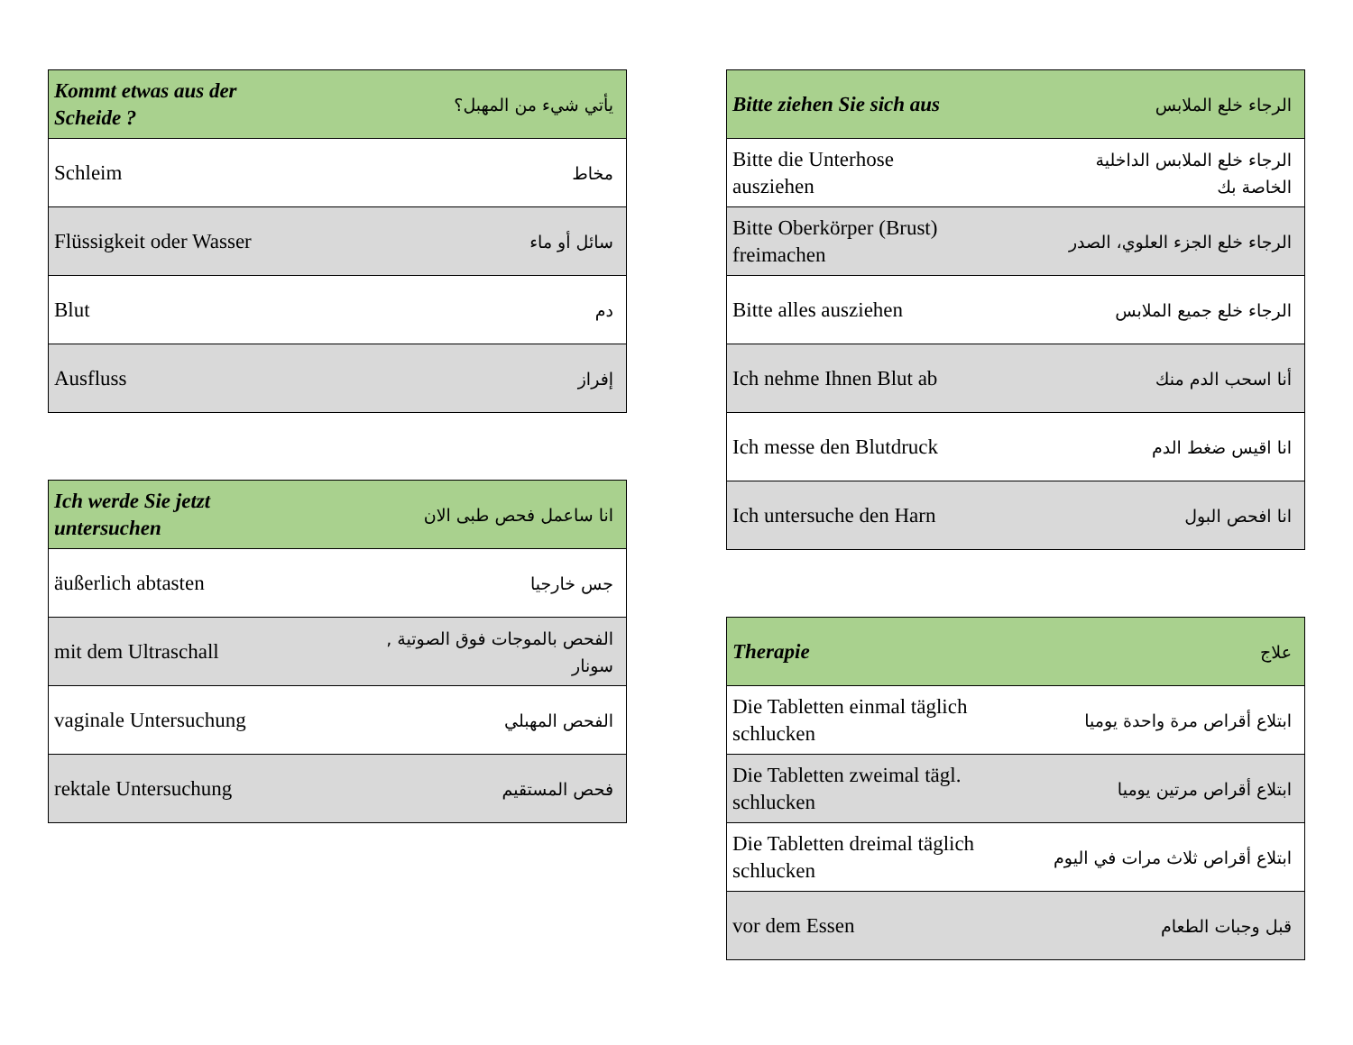| Kommt etwas aus der Scheide ? | يأتي شيء من المهبل؟ |
| Schleim | مخاط |
| Flüssigkeit oder Wasser | سائل أو ماء |
| Blut | دم |
| Ausfluss | إفراز |
| Ich werde Sie jetzt untersuchen | انا ساعمل فحص طبى الان |
| äußerlich abtasten | جس خارجيا |
| mit dem Ultraschall | الفحص بالموجات فوق الصوتية , سونار |
| vaginale Untersuchung | الفحص المهبلي |
| rektale Untersuchung | فحص المستقيم |
| Bitte ziehen Sie sich aus | الرجاء خلع الملابس |
| Bitte die Unterhose ausziehen | الرجاء خلع الملابس الداخلية الخاصة بك |
| Bitte Oberkörper (Brust) freimachen | الرجاء خلع الجزء العلوي، الصدر |
| Bitte alles ausziehen | الرجاء خلع جميع الملابس |
| Ich nehme Ihnen Blut ab | أنا اسحب الدم منك |
| Ich messe den Blutdruck | انا اقيس ضغط الدم |
| Ich untersuche den Harn | انا افحص البول |
| Therapie | علاج |
| Die Tabletten einmal täglich schlucken | ابتلاع أقراص مرة واحدة يوميا |
| Die Tabletten zweimal tägl. schlucken | ابتلاع أقراص مرتين يوميا |
| Die Tabletten dreimal täglich schlucken | ابتلاع أقراص ثلاث مرات في اليوم |
| vor dem Essen | قبل وجبات الطعام |